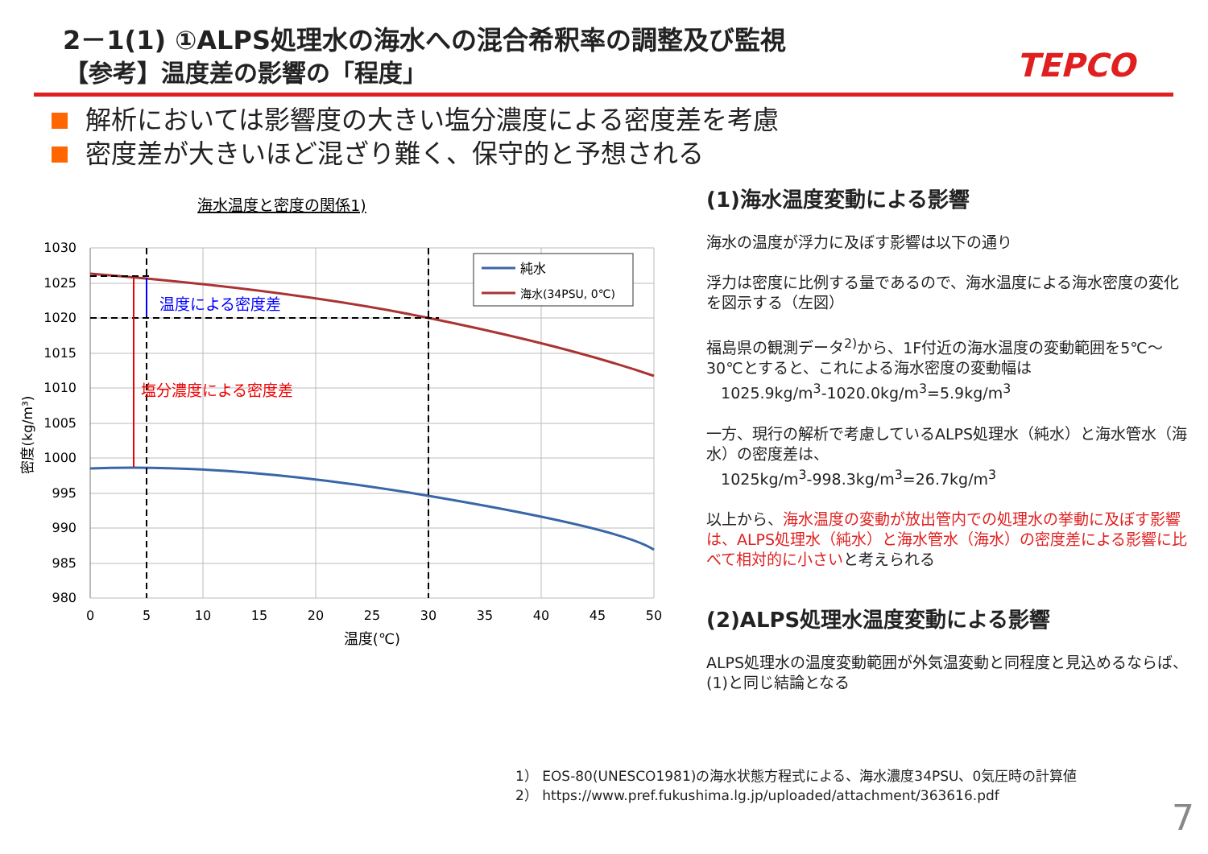2－1(1) ①ALPS処理水の海水への混合希釈率の調整及び監視
【参考】温度差の影響の「程度」 TEPCO
解析においては影響度の大きい塩分濃度による密度差を考慮
密度差が大きいほど混ざり難く、保守的と予想される
海水温度と密度の関係1)
1030
1025
1020
1015
1010
1005
1000
995
990
985
980
0
5
10
15
20
25
30
35
40
45
50
温度(℃)
密度(kg/m³)
温度による密度差
塩分濃度による密度差
純水
海水(34PSU, 0℃)
(1)海水温度変動による影響
海水の温度が浮力に及ぼす影響は以下の通り
浮力は密度に比例する量であるので、海水温度による海水密度の変化を図示する（左図）
福島県の観測データ<sup>2)</sup>から、1F付近の海水温度の変動範囲を5℃～30℃とすると、これによる海水密度の変動幅は
1025.9kg/m<sup>3</sup>-1020.0kg/m<sup>3</sup>=5.9kg/m<sup>3</sup>
一方、現行の解析で考慮しているALPS処理水（純水）と海水管水（海水）の密度差は、
1025kg/m<sup>3</sup>-998.3kg/m<sup>3</sup>=26.7kg/m<sup>3</sup>
以上から、海水温度の変動が放出管内での処理水の挙動に及ぼす影響は、ALPS処理水（純水）と海水管水（海水）の密度差による影響に比べて相対的に小さいと考えられる
(2)ALPS処理水温度変動による影響
ALPS処理水の温度変動範囲が外気温変動と同程度と見込めるならば、(1)と同じ結論となる
1） EOS-80(UNESCO1981)の海水状態方程式による、海水濃度34PSU、0気圧時の計算値
2） https://www.pref.fukushima.lg.jp/uploaded/attachment/363616.pdf
7